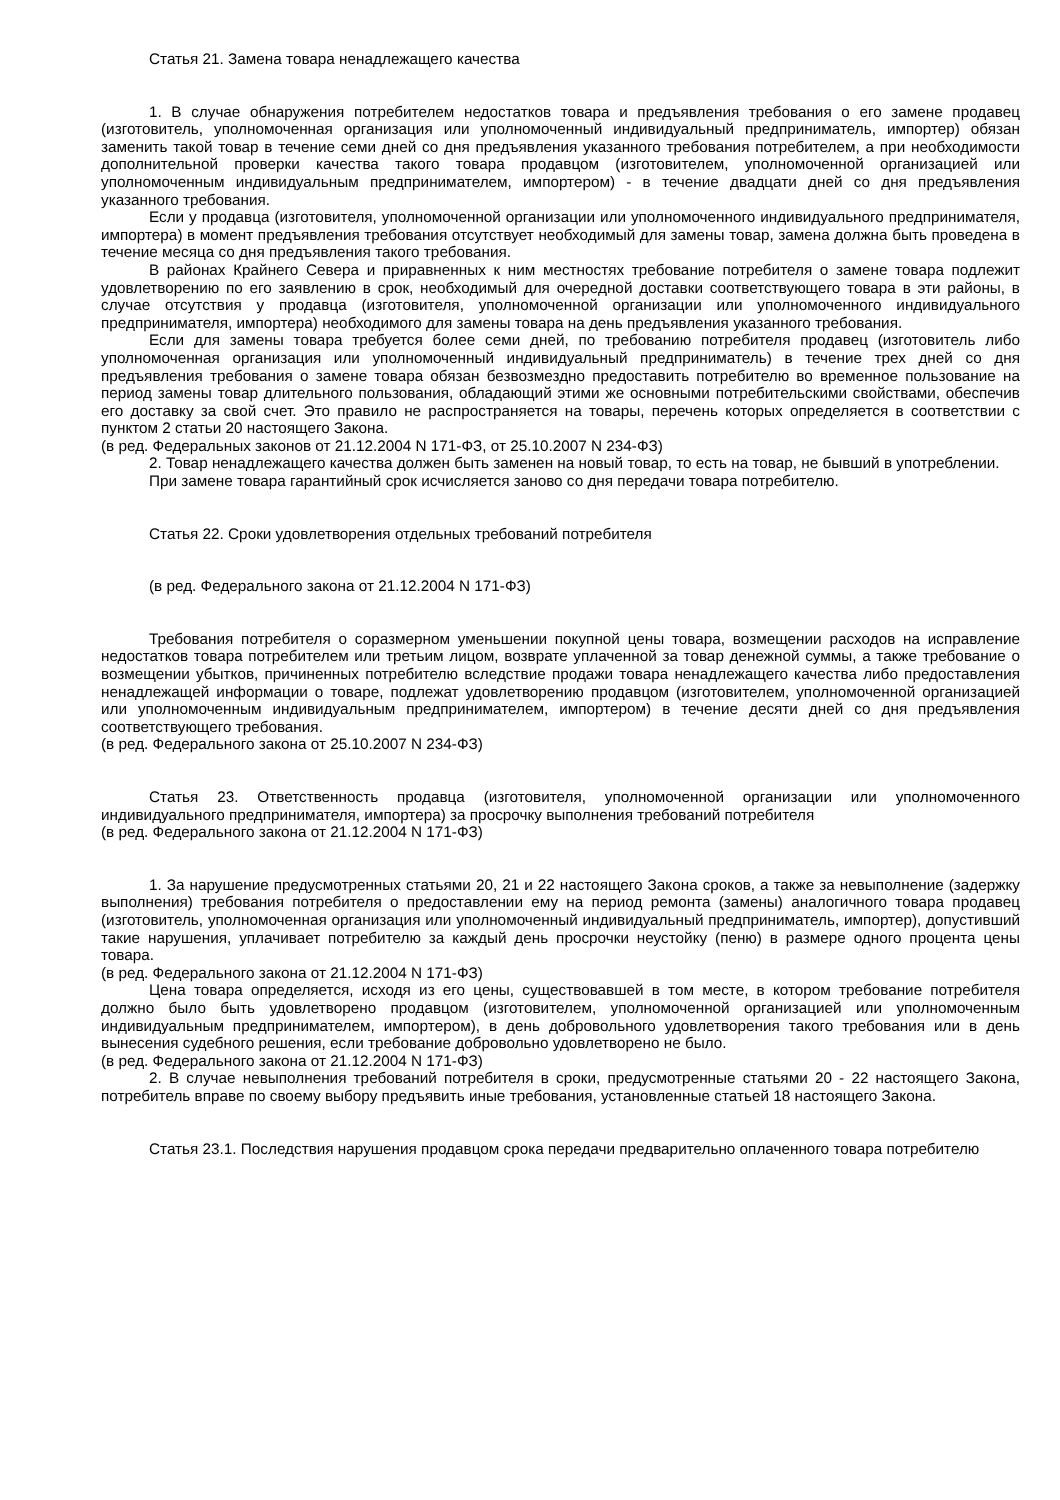Статья 21. Замена товара ненадлежащего качества
1. В случае обнаружения потребителем недостатков товара и предъявления требования о его замене продавец (изготовитель, уполномоченная организация или уполномоченный индивидуальный предприниматель, импортер) обязан заменить такой товар в течение семи дней со дня предъявления указанного требования потребителем, а при необходимости дополнительной проверки качества такого товара продавцом (изготовителем, уполномоченной организацией или уполномоченным индивидуальным предпринимателем, импортером) - в течение двадцати дней со дня предъявления указанного требования.
Если у продавца (изготовителя, уполномоченной организации или уполномоченного индивидуального предпринимателя, импортера) в момент предъявления требования отсутствует необходимый для замены товар, замена должна быть проведена в течение месяца со дня предъявления такого требования.
В районах Крайнего Севера и приравненных к ним местностях требование потребителя о замене товара подлежит удовлетворению по его заявлению в срок, необходимый для очередной доставки соответствующего товара в эти районы, в случае отсутствия у продавца (изготовителя, уполномоченной организации или уполномоченного индивидуального предпринимателя, импортера) необходимого для замены товара на день предъявления указанного требования.
Если для замены товара требуется более семи дней, по требованию потребителя продавец (изготовитель либо уполномоченная организация или уполномоченный индивидуальный предприниматель) в течение трех дней со дня предъявления требования о замене товара обязан безвозмездно предоставить потребителю во временное пользование на период замены товар длительного пользования, обладающий этими же основными потребительскими свойствами, обеспечив его доставку за свой счет. Это правило не распространяется на товары, перечень которых определяется в соответствии с пунктом 2 статьи 20 настоящего Закона.
(в ред. Федеральных законов от 21.12.2004 N 171-ФЗ, от 25.10.2007 N 234-ФЗ)
2. Товар ненадлежащего качества должен быть заменен на новый товар, то есть на товар, не бывший в употреблении.
При замене товара гарантийный срок исчисляется заново со дня передачи товара потребителю.
Статья 22. Сроки удовлетворения отдельных требований потребителя
(в ред. Федерального закона от 21.12.2004 N 171-ФЗ)
Требования потребителя о соразмерном уменьшении покупной цены товара, возмещении расходов на исправление недостатков товара потребителем или третьим лицом, возврате уплаченной за товар денежной суммы, а также требование о возмещении убытков, причиненных потребителю вследствие продажи товара ненадлежащего качества либо предоставления ненадлежащей информации о товаре, подлежат удовлетворению продавцом (изготовителем, уполномоченной организацией или уполномоченным индивидуальным предпринимателем, импортером) в течение десяти дней со дня предъявления соответствующего требования.
(в ред. Федерального закона от 25.10.2007 N 234-ФЗ)
Статья 23. Ответственность продавца (изготовителя, уполномоченной организации или уполномоченного индивидуального предпринимателя, импортера) за просрочку выполнения требований потребителя
(в ред. Федерального закона от 21.12.2004 N 171-ФЗ)
1. За нарушение предусмотренных статьями 20, 21 и 22 настоящего Закона сроков, а также за невыполнение (задержку выполнения) требования потребителя о предоставлении ему на период ремонта (замены) аналогичного товара продавец (изготовитель, уполномоченная организация или уполномоченный индивидуальный предприниматель, импортер), допустивший такие нарушения, уплачивает потребителю за каждый день просрочки неустойку (пеню) в размере одного процента цены товара.
(в ред. Федерального закона от 21.12.2004 N 171-ФЗ)
Цена товара определяется, исходя из его цены, существовавшей в том месте, в котором требование потребителя должно было быть удовлетворено продавцом (изготовителем, уполномоченной организацией или уполномоченным индивидуальным предпринимателем, импортером), в день добровольного удовлетворения такого требования или в день вынесения судебного решения, если требование добровольно удовлетворено не было.
(в ред. Федерального закона от 21.12.2004 N 171-ФЗ)
2. В случае невыполнения требований потребителя в сроки, предусмотренные статьями 20 - 22 настоящего Закона, потребитель вправе по своему выбору предъявить иные требования, установленные статьей 18 настоящего Закона.
Статья 23.1. Последствия нарушения продавцом срока передачи предварительно оплаченного товара потребителю